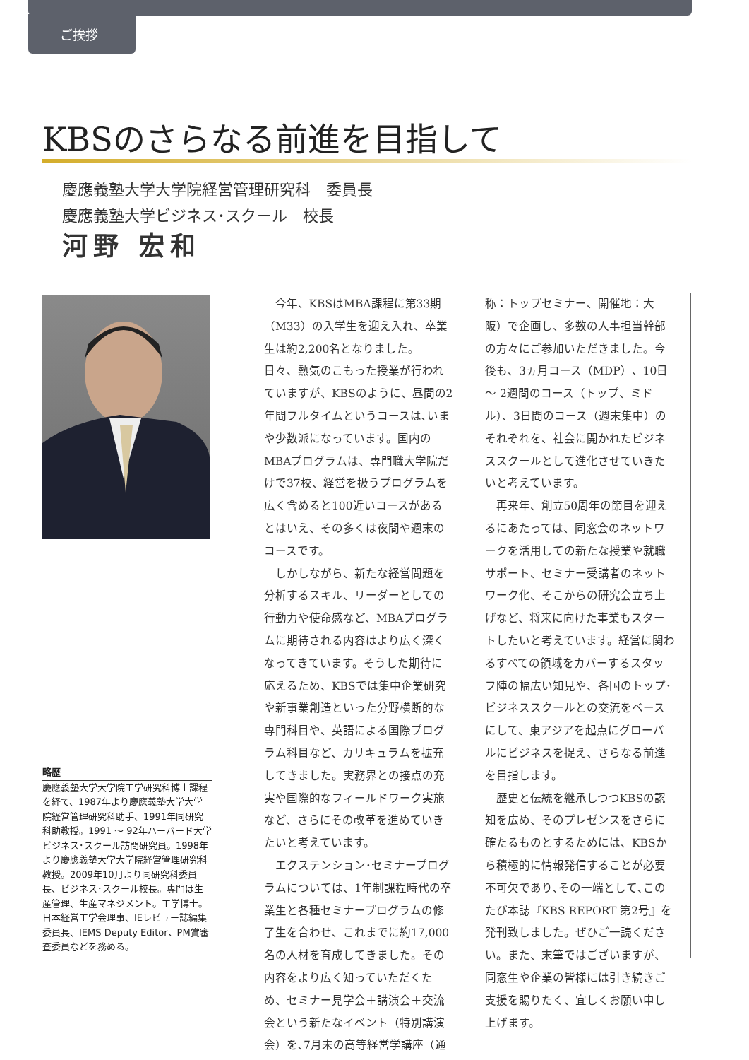ご挨拶
KBSのさらなる前進を目指して
慶應義塾大学大学院経営管理研究科　委員長
慶應義塾大学ビジネス･スクール　校長
河野 宏和
略歴
慶應義塾大学大学院工学研究科博士課程を経て、1987年より慶應義塾大学大学院経営管理研究科助手、1991年同研究科助教授。1991 ～ 92年ハーバード大学ビジネス･スクール訪問研究員。1998年より慶應義塾大学大学院経営管理研究科教授。2009年10月より同研究科委員長、ビジネス･スクール校長。専門は生産管理、生産マネジメント。工学博士。日本経営工学会理事、IEレビュー誌編集委員長、IEMS Deputy Editor、PM賞審査委員などを務める。
今年、KBSはMBA課程に第33期（M33）の入学生を迎え入れ、卒業生は約2,200名となりました。日々、熱気のこもった授業が行われていますが、KBSのように、昼間の2年間フルタイムというコースは､いまや少数派になっています。国内のMBAプログラムは、専門職大学院だけで37校、経営を扱うプログラムを広く含めると100近いコースがあるとはいえ、その多くは夜間や週末のコースです。
しかしながら、新たな経営問題を分析するスキル、リーダーとしての行動力や使命感など、MBAプログラムに期待される内容はより広く深くなってきています。そうした期待に応えるため、KBSでは集中企業研究や新事業創造といった分野横断的な専門科目や、英語による国際プログラム科目など、カリキュラムを拡充してきました。実務界との接点の充実や国際的なフィールドワーク実施など、さらにその改革を進めていきたいと考えています。
エクステンション･セミナープログラムについては、1年制課程時代の卒業生と各種セミナープログラムの修了生を合わせ、これまでに約17,000名の人材を育成してきました。その内容をより広く知っていただくため、セミナー見学会＋講演会＋交流会という新たなイベント（特別講演会）を､7月末の高等経営学講座（通
称：トップセミナー、開催地：大阪）で企画し、多数の人事担当幹部の方々にご参加いただきました。今後も、3ヵ月コース（MDP）、10日～ 2週間のコース（トップ、ミドル）、3日間のコース（週末集中）のそれぞれを、社会に開かれたビジネススクールとして進化させていきたいと考えています。
再来年、創立50周年の節目を迎えるにあたっては、同窓会のネットワークを活用しての新たな授業や就職サポート、セミナー受講者のネットワーク化、そこからの研究会立ち上げなど、将来に向けた事業もスタートしたいと考えています。経営に関わるすべての領域をカバーするスタッフ陣の幅広い知見や、各国のトップ･ビジネススクールとの交流をベースにして、東アジアを起点にグローバルにビジネスを捉え、さらなる前進を目指します。
歴史と伝統を継承しつつKBSの認知を広め、そのプレゼンスをさらに確たるものとするためには、KBSから積極的に情報発信することが必要不可欠であり､その一端として､このたび本誌『KBS REPORT 第2号』を発刊致しました。ぜひご一読ください。また、末筆ではございますが、同窓生や企業の皆様には引き続きご支援を賜りたく、宜しくお願い申し上げます。